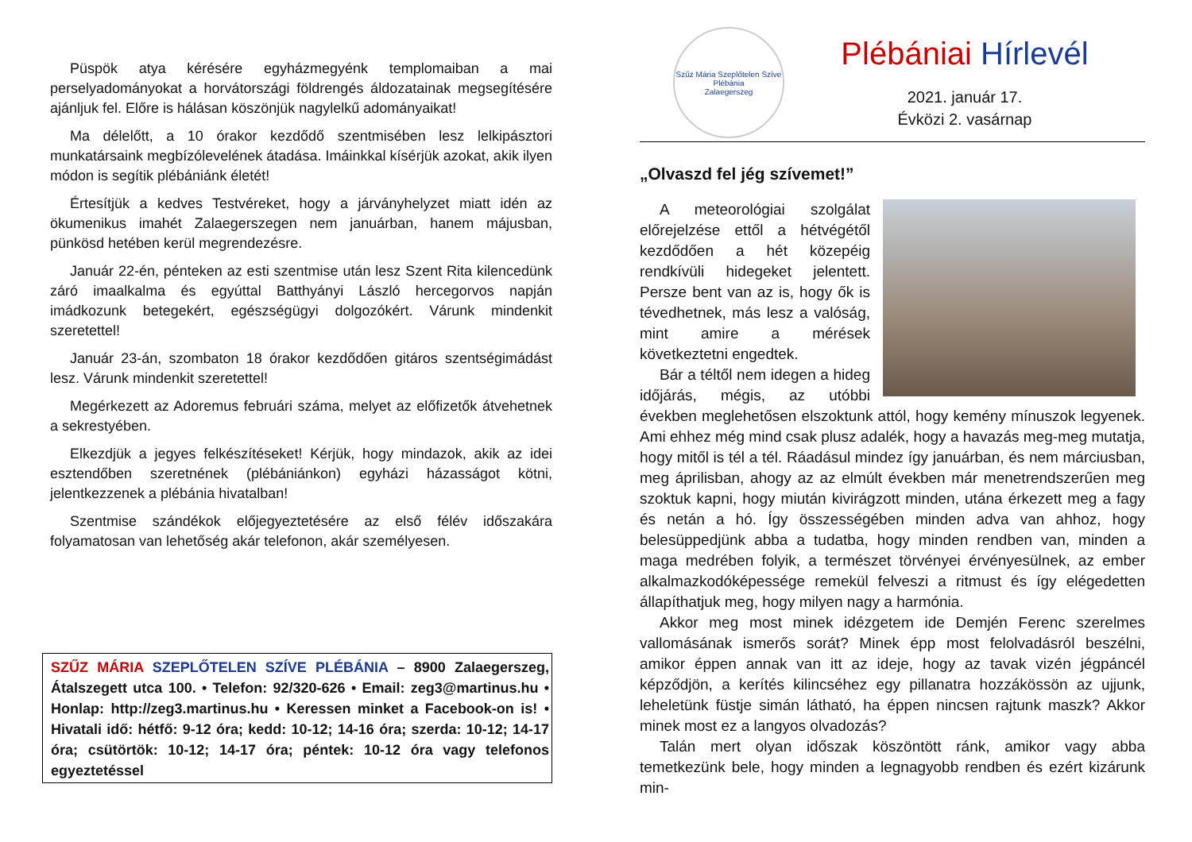Püspök atya kérésére egyházmegyénk templomaiban a mai perselyadományokat a horvátországi földrengés áldozatainak megsegítésére ajánljuk fel. Előre is hálásan köszönjük nagylelkű adományaikat!
Ma délelőtt, a 10 órakor kezdődő szentmisében lesz lelkipásztori munkatársaink megbízólevelének átadása. Imáinkkal kísérjük azokat, akik ilyen módon is segítik plébániánk életét!
Értesítjük a kedves Testvéreket, hogy a járványhelyzet miatt idén az ökumenikus imahét Zalaegerszegen nem januárban, hanem májusban, pünkösd hetében kerül megrendezésre.
Január 22-én, pénteken az esti szentmise után lesz Szent Rita kilencedünk záró imaalkalma és egyúttal Batthyányi László hercegorvos napján imádkozunk betegekért, egészségügyi dolgozókért. Várunk mindenkit szeretettel!
Január 23-án, szombaton 18 órakor kezdődően gitáros szentségimádást lesz. Várunk mindenkit szeretettel!
Megérkezett az Adoremus februári száma, melyet az előfizetők átvehetnek a sekrestyében.
Elkezdjük a jegyes felkészítéseket! Kérjük, hogy mindazok, akik az idei esztendőben szeretnének (plébániánkon) egyházi házasságot kötni, jelentkezzenek a plébánia hivatalban!
Szentmise szándékok előjegyeztetésére az első félév időszakára folyamatosan van lehetőség akár telefonon, akár személyesen.
SZŰZ MÁRIA SZEPLŐTELEN SZÍVE PLÉBÁNIA – 8900 Zalaegerszeg, Átalszegett utca 100. • Telefon: 92/320-626 • Email: zeg3@martinus.hu • Honlap: http://zeg3.martinus.hu • Keressen minket a Facebook-on is! • Hivatali idő: hétfő: 9-12 óra; kedd: 10-12; 14-16 óra; szerda: 10-12; 14-17 óra; csütörtök: 10-12; 14-17 óra; péntek: 10-12 óra vagy telefonos egyeztetéssel
Szűz Mária Szeplőtelen Szíve Plébánia
Zalaegerszeg
Plébániai Hírlevél
2021. január 17.
Évközi 2. vasárnap
„Olvaszd fel jég szívemet!”
A meteorológiai szolgálat előrejelzése ettől a hétvégétől kezdődően a hét közepéig rendkívüli hidegeket jelentett. Persze bent van az is, hogy ők is tévedhetnek, más lesz a valóság, mint amire a mérések következtetni engedtek.
Bár a téltől nem idegen a hideg időjárás, mégis, az utóbbi években meglehetősen elszoktunk attól, hogy kemény mínuszok legyenek. Ami ehhez még mind csak plusz adalék, hogy a havazás meg-meg mutatja, hogy mitől is tél a tél. Ráadásul mindez így januárban, és nem márciusban, meg áprilisban, ahogy az az elmúlt években már menetrendszerűen meg szoktuk kapni, hogy miután kivirágzott minden, utána érkezett meg a fagy és netán a hó. Így összességében minden adva van ahhoz, hogy belesüppedjünk abba a tudatba, hogy minden rendben van, minden a maga medrében folyik, a természet törvényei érvényesülnek, az ember alkalmazkodóképessége remekül felveszi a ritmust és így elégedetten állapíthatjuk meg, hogy milyen nagy a harmónia.
Akkor meg most minek idézgetem ide Demjén Ferenc szerelmes vallomásának ismerős sorát? Minek épp most felolvadásról beszélni, amikor éppen annak van itt az ideje, hogy az tavak vizén jégpáncél képződjön, a kerítés kilincséhez egy pillanatra hozzákössön az ujjunk, leheletünk füstje simán látható, ha éppen nincsen rajtunk maszk? Akkor minek most ez a langyos olvadozás?
Talán mert olyan időszak köszöntött ránk, amikor vagy abba temetkezünk bele, hogy minden a legnagyobb rendben és ezért kizárunk min-